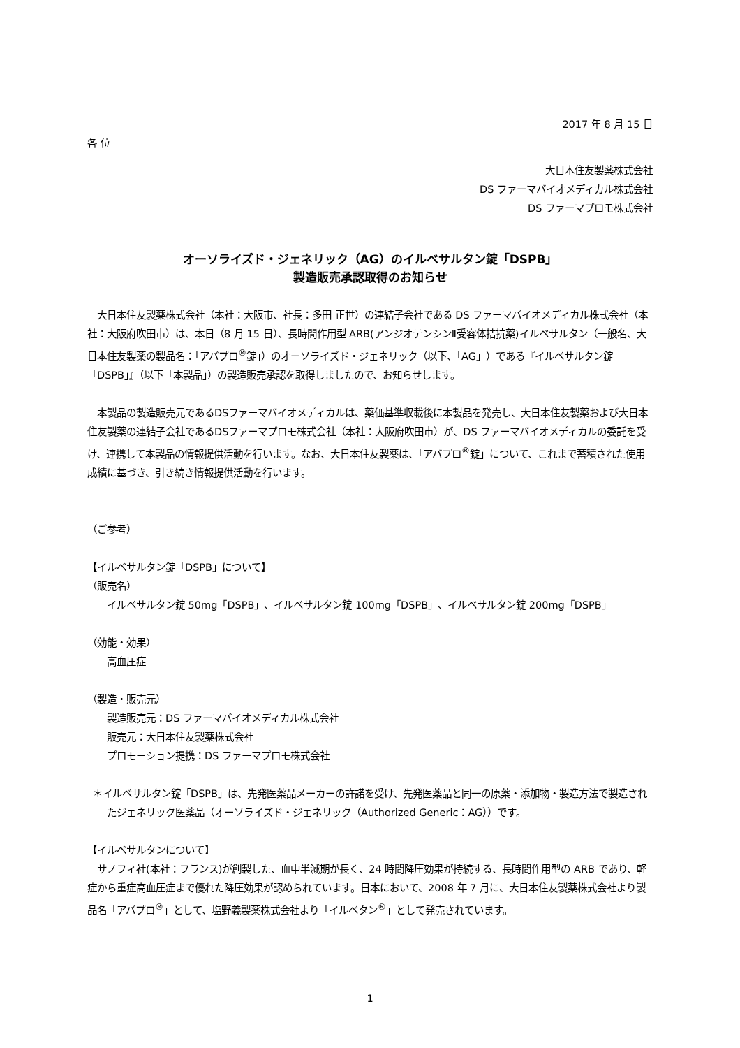2017 年 8 月 15 日
各 位
大日本住友製薬株式会社
DS ファーマバイオメディカル株式会社
DS ファーマプロモ株式会社
オーソライズド・ジェネリック（AG）のイルベサルタン錠「DSPB」
製造販売承認取得のお知らせ
　大日本住友製薬株式会社（本社：大阪市、社長：多田 正世）の連結子会社である DS ファーマバイオメディカル株式会社（本社：大阪府吹田市）は、本日（8 月 15 日）、長時間作用型 ARB(アンジオテンシンⅡ受容体拮抗薬)イルベサルタン（一般名、大日本住友製薬の製品名：「アバプロ<sup>®</sup>錠」）のオーソライズド・ジェネリック（以下、「AG」）である『イルベサルタン錠「DSPB」』（以下「本製品」）の製造販売承認を取得しましたので、お知らせします。
　本製品の製造販売元であるDSファーマバイオメディカルは、薬価基準収載後に本製品を発売し、大日本住友製薬および大日本住友製薬の連結子会社であるDSファーマプロモ株式会社（本社：大阪府吹田市）が、DS ファーマバイオメディカルの委託を受け、連携して本製品の情報提供活動を行います。なお、大日本住友製薬は、「アバプロ<sup>®</sup>錠」について、これまで蓄積された使用成績に基づき、引き続き情報提供活動を行います。
（ご参考）
【イルベサルタン錠「DSPB」について】
（販売名）
イルベサルタン錠 50mg「DSPB」、イルベサルタン錠 100mg「DSPB」、イルベサルタン錠 200mg「DSPB」
（効能・効果）
高血圧症
（製造・販売元）
製造販売元：DS ファーマバイオメディカル株式会社
販売元：大日本住友製薬株式会社
プロモーション提携：DS ファーマプロモ株式会社
＊イルベサルタン錠「DSPB」は、先発医薬品メーカーの許諾を受け、先発医薬品と同一の原薬・添加物・製造方法で製造されたジェネリック医薬品（オーソライズド・ジェネリック（Authorized Generic：AG））です。
【イルベサルタンについて】
　サノフィ社(本社：フランス)が創製した、血中半減期が長く、24 時間降圧効果が持続する、長時間作用型の ARB であり、軽症から重症高血圧症まで優れた降圧効果が認められています。日本において、2008 年 7 月に、大日本住友製薬株式会社より製品名「アバプロ<sup>®</sup>」として、塩野義製薬株式会社より「イルベタン<sup>®</sup>」として発売されています。
1